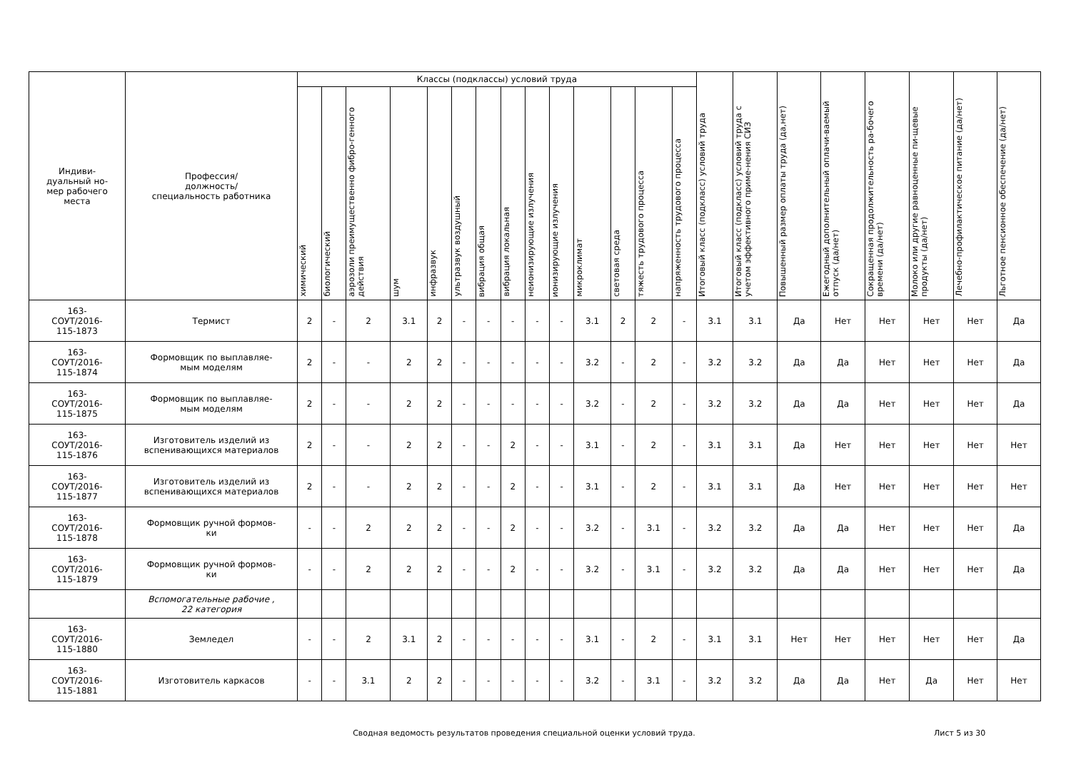| Индиви- дуальный но- мер рабочего места | Профессия/ должность/ специальность работника | Классы (подклассы) условий труда | | | | | | | | | | | | | | Итоговый класс (подкласс) условий труда | Итоговый класс (подкласс) условий труда с учетом эффективного приме-нения СИЗ | Повышенный размер оплаты труда (да,нет) | Ежегодный дополнительный оплачи-ваемый отпуск (да/нет) | Сокращенная продолжительность ра-бочего времени (да/нет) | Молоко или другие равноценные пи-щевые продукты (да/нет) | Лечебно-профилактическое питание (да/нет) | Льготное пенсионное обеспечение (да/нет) |
| --- | --- | --- | --- | --- | --- | --- | --- | --- | --- | --- | --- | --- | --- | --- | --- | --- | --- | --- | --- | --- | --- | --- | --- |
| | | химический | биологический | аэрозоли преимущественно фибро-генного действия | шум | инфразвук | ультразвук воздушный | вибрация общая | вибрация локальная | неионизирующие излучения | ионизирующие излучения | микроклимат | световая среда | тяжесть трудового процесса | напряженность трудового процесса | | | | | | | | |
| 163- СОУТ/2016- 115-1873 | Термист | 2 | - | 2 | 3.1 | 2 | - | - | - | - | - | 3.1 | 2 | 2 | - | 3.1 | 3.1 | Да | Нет | Нет | Нет | Нет | Да |
| 163- СОУТ/2016- 115-1874 | Формовщик по выплавляе- мым моделям | 2 | - | - | 2 | 2 | - | - | - | - | - | 3.2 | - | 2 | - | 3.2 | 3.2 | Да | Да | Нет | Нет | Нет | Да |
| 163- СОУТ/2016- 115-1875 | Формовщик по выплавляе- мым моделям | 2 | - | - | 2 | 2 | - | - | - | - | - | 3.2 | - | 2 | - | 3.2 | 3.2 | Да | Да | Нет | Нет | Нет | Да |
| 163- СОУТ/2016- 115-1876 | Изготовитель изделий из вспенивающихся материалов | 2 | - | - | 2 | 2 | - | - | 2 | - | - | 3.1 | - | 2 | - | 3.1 | 3.1 | Да | Нет | Нет | Нет | Нет | Нет |
| 163- СОУТ/2016- 115-1877 | Изготовитель изделий из вспенивающихся материалов | 2 | - | - | 2 | 2 | - | - | 2 | - | - | 3.1 | - | 2 | - | 3.1 | 3.1 | Да | Нет | Нет | Нет | Нет | Нет |
| 163- СОУТ/2016- 115-1878 | Формовщик ручной формов- ки | - | - | 2 | 2 | 2 | - | - | 2 | - | - | 3.2 | - | 3.1 | - | 3.2 | 3.2 | Да | Да | Нет | Нет | Нет | Да |
| 163- СОУТ/2016- 115-1879 | Формовщик ручной формов- ки | - | - | 2 | 2 | 2 | - | - | 2 | - | - | 3.2 | - | 3.1 | - | 3.2 | 3.2 | Да | Да | Нет | Нет | Нет | Да |
| | Вспомогательные рабочие , 22 категория | | | | | | | | | | | | | | | | | | | | | | |
| 163- СОУТ/2016- 115-1880 | Земледел | - | - | 2 | 3.1 | 2 | - | - | - | - | - | 3.1 | - | 2 | - | 3.1 | 3.1 | Нет | Нет | Нет | Нет | Нет | Да |
| 163- СОУТ/2016- 115-1881 | Изготовитель каркасов | - | - | 3.1 | 2 | 2 | - | - | - | - | - | 3.2 | - | 3.1 | - | 3.2 | 3.2 | Да | Да | Нет | Да | Нет | Нет |
Сводная ведомость результатов проведения специальной оценки условий труда.
Лист 5 из 30